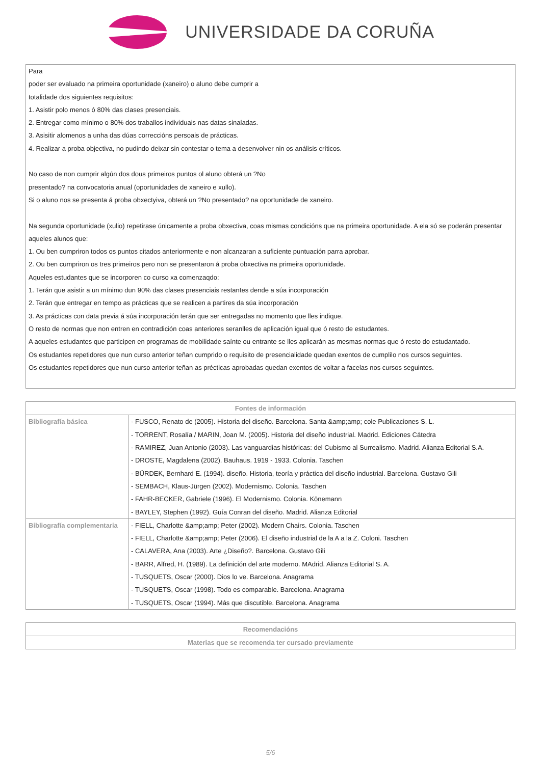UNIVERSIDADE DA CORUÑA
Para
poder ser evaluado na primeira oportunidade (xaneiro) o aluno debe cumprir a
totalidade dos siguientes requisitos:
1. Asistir polo menos ó 80% das clases presenciais.
2. Entregar como mínimo o 80% dos traballos individuais nas datas sinaladas.
3. Asisitir alomenos a unha das dúas correccións persoais de prácticas.
4. Realizar a proba objectiva, no pudindo deixar sin contestar o tema a desenvolver nin os análisis críticos.
No caso de non cumprir algún dos dous primeiros puntos ol aluno obterá un ?No
presentado? na convocatoria anual (oportunidades de xaneiro e xullo).
Si o aluno nos se presenta á proba obxectyiva, obterá un ?No presentado? na oportunidade de xaneiro.
Na segunda oportunidade (xulio) repetirase únicamente a proba obxectiva, coas mismas condicións que na primeira oportunidade. A ela só se poderán presentar aqueles alunos que:
1. Ou ben cumpriron todos os puntos citados anteriormente e non alcanzaran a suficiente puntuación parra aprobar.
2. Ou ben cumpriron os tres primeiros pero non se presentaron á proba obxectiva na primeira oportunidade.
Aqueles estudantes que se incorporen co curso xa comenzaqdo:
1. Terán que asistir a un mínimo dun 90% das clases presenciais restantes dende a súa incorporación
2. Terán que entregar en tempo as prácticas que se realicen a partires da súa incorporación
3. As prácticas con data previa á súa incorporación terán que ser entregadas no momento que lles indique.
O resto de normas que non entren en contradición coas anteriores seranlles de aplicación igual que ó resto de estudantes.
A aqueles estudantes que participen en programas de mobilidade saínte ou entrante se lles aplicarán as mesmas normas que ó resto do estudantado.
Os estudantes repetidores que nun curso anterior teñan cumprido o requisito de presencialidade quedan exentos de cumplilo nos cursos seguintes.
Os estudantes repetidores que nun curso anterior teñan as précticas aprobadas quedan exentos de voltar a facelas nos cursos seguintes.
| Fontes de información | |
| --- | --- |
| Bibliografía básica | - FUSCO, Renato de (2005). Historia del diseño. Barcelona. Santa &amp;amp; cole Publicaciones S. L. - TORRENT, Rosalía / MARIN, Joan M. (2005). Historia del diseño industrial. Madrid. Ediciones Cátedra - RAMIREZ, Juan Antonio (2003). Las vanguardias históricas: del Cubismo al Surrealismo. Madrid. Alianza Editorial S.A. - DROSTE, Magdalena (2002). Bauhaus. 1919 - 1933. Colonia. Taschen - BÜRDEK, Bernhard E. (1994). diseño. Historia, teoría y práctica del diseño industrial. Barcelona. Gustavo Gili - SEMBACH, Klaus-Jürgen (2002). Modernismo. Colonia. Taschen - FAHR-BECKER, Gabriele (1996). El Modernismo. Colonia. Könemann - BAYLEY, Stephen (1992). Guía Conran del diseño. Madrid. Alianza Editorial |
| Bibliografía complementaria | - FIELL, Charlotte &amp;amp; Peter (2002). Modern Chairs. Colonia. Taschen - FIELL, Charlotte &amp;amp; Peter (2006). El diseño industrial de la A a la Z. Coloni. Taschen - CALAVERA, Ana (2003). Arte ¿Diseño?. Barcelona. Gustavo Gili - BARR, Alfred, H. (1989). La definición del arte moderno. MAdrid. Alianza Editorial S. A. - TUSQUETS, Oscar (2000). Dios lo ve. Barcelona. Anagrama - TUSQUETS, Oscar (1998). Todo es comparable. Barcelona. Anagrama - TUSQUETS, Oscar (1994). Más que discutible. Barcelona. Anagrama |
| Recomendacións |
| --- |
| Materias que se recomenda ter cursado previamente |
5/6